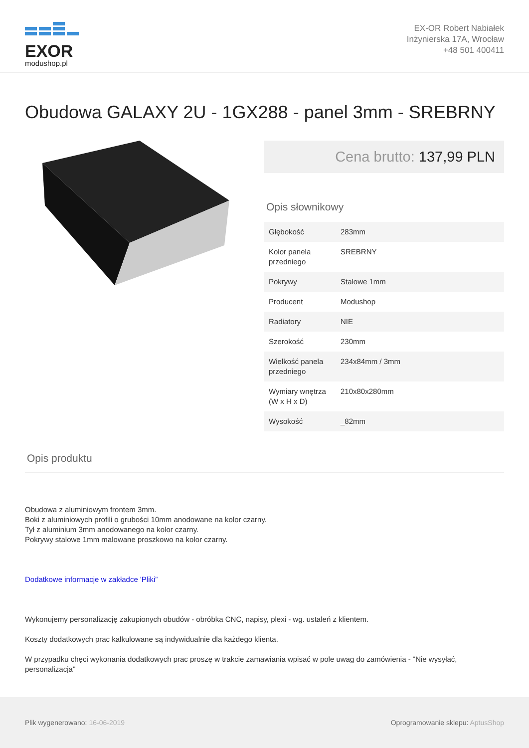EXOR
modushop.pl
EX-OR Robert Nabiałek
Inżynierska 17A, Wrocław
+48 501 400411
Obudowa GALAXY 2U - 1GX288 - panel 3mm - SREBRNY
Cena brutto: 137,99 PLN
Opis słownikowy
| Głębokość | 283mm |
| Kolor panela przedniego | SREBRNY |
| Pokrywy | Stalowe 1mm |
| Producent | Modushop |
| Radiatory | NIE |
| Szerokość | 230mm |
| Wielkość panela przedniego | 234x84mm / 3mm |
| Wymiary wnętrza (W x H x D) | 210x80x280mm |
| Wysokość | _82mm |
Opis produktu
Obudowa z aluminiowym frontem 3mm.
Boki z aluminiowych profili o grubości 10mm anodowane na kolor czarny.
Tył z aluminium 3mm anodowanego na kolor czarny.
Pokrywy stalowe 1mm malowane proszkowo na kolor czarny.
Dodatkowe informacje w zakładce 'Pliki”
Wykonujemy personalizację zakupionych obudów - obróbka CNC, napisy, plexi - wg. ustaleń z klientem.
Koszty dodatkowych prac kalkulowane są indywidualnie dla każdego klienta.
W przypadku chęci wykonania dodatkowych prac proszę w trakcie zamawiania wpisać w pole uwag do zamówienia - "Nie wysyłać, personalizacja"
Plik wygenerowano: 16-06-2019
Oprogramowanie sklepu: AptusShop